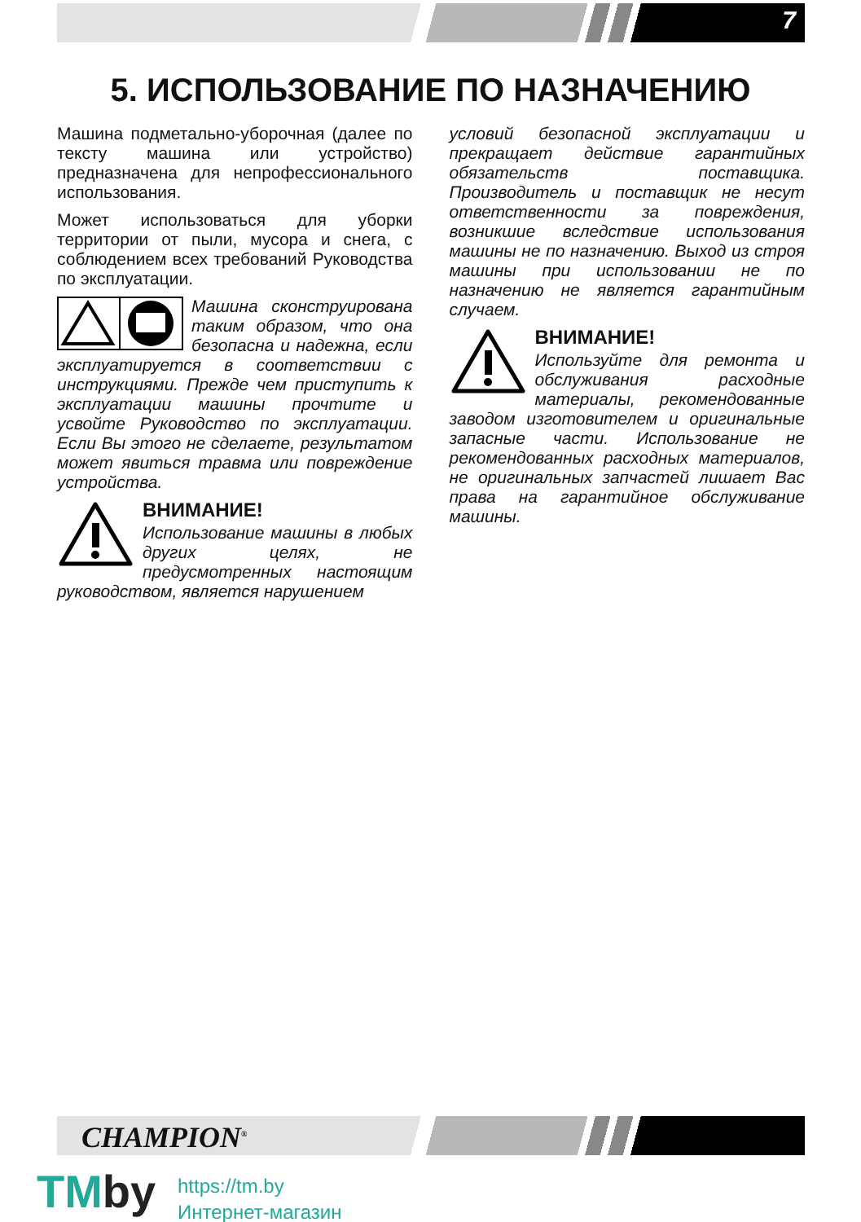7
5. ИСПОЛЬЗОВАНИЕ ПО НАЗНАЧЕНИЮ
Машина подметально-уборочная (далее по тексту машина или устройство) предназначена для непрофессионального использования.
Может использоваться для уборки территории от пыли, мусора и снега, с соблюдением всех требований Руководства по эксплуатации.
Машина сконструирована таким образом, что она безопасна и надежна, если эксплуатируется в соответствии с инструкциями. Прежде чем приступить к эксплуатации машины прочтите и усвойте Руководство по эксплуатации. Если Вы этого не сделаете, результатом может явиться травма или повреждение устройства.
ВНИМАНИЕ!
Использование машины в любых других целях, не предусмотренных настоящим руководством, является нарушением
условий безопасной эксплуатации и прекращает действие гарантийных обязательств поставщика. Производитель и поставщик не несут ответственности за повреждения, возникшие вследствие использования машины не по назначению. Выход из строя машины при использовании не по назначению не является гарантийным случаем.
ВНИМАНИЕ!
Используйте для ремонта и обслуживания расходные материалы, рекомендованные заводом изготовителем и оригинальные запасные части. Использование не рекомендованных расходных материалов, не оригинальных запчастей лишает Вас права на гарантийное обслуживание машины.
CHAMPION<sup>®</sup>
TMby
https://tm.by
Интернет-магазин